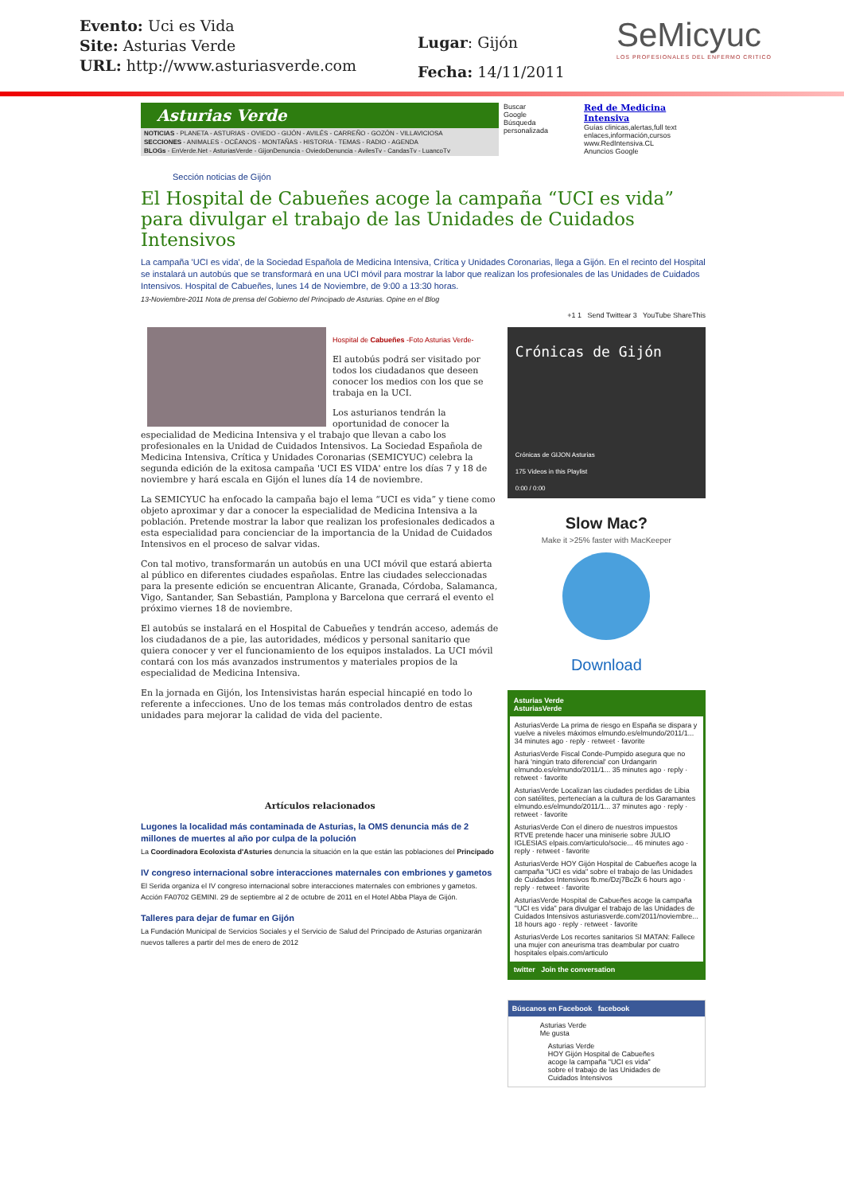Evento: Uci es Vida
Site: Asturias Verde
URL: http://www.asturiasverde.com
Lugar: Gijón
Fecha: 14/11/2011
SeMicyuc
LOS PROFESIONALES DEL ENFERMO CRITICO
Asturias Verde
NOTICIAS - PLANETA - ASTURIAS - OVIEDO - GIJÓN - AVILÉS - CARREÑO - GOZÓN - VILLAVICIOSA
SECCIONES - ANIMALES - OCÉANOS - MONTAÑAS - HISTORIA - TEMAS - RADIO - AGENDA
BLOGs - EnVerde.Net - AsturiasVerde - GijonDenuncia - OviedoDenuncia - AvilesTv - CandasTv - LuancoTv
Buscar
Google
Búsqueda personalizada
Red de Medicina Intensiva
Guías clinicas,alertas,full text enlaces,información,cursos
www.RedIntensiva.CL
Anuncios Google
Sección noticias de Gijón
El Hospital de Cabueñes acoge la campaña “UCI es vida” para divulgar el trabajo de las Unidades de Cuidados Intensivos
La campaña 'UCI es vida', de la Sociedad Española de Medicina Intensiva, Crítica y Unidades Coronarias, llega a Gijón. En el recinto del Hospital se instalará un autobús que se transformará en una UCI móvil para mostrar la labor que realizan los profesionales de las Unidades de Cuidados Intensivos. Hospital de Cabueñes, lunes 14 de Noviembre, de 9:00 a 13:30 horas.
13-Noviembre-2011 Nota de prensa del Gobierno del Principado de Asturias. Opine en el Blog
+1 1 Send Twittear 3 YouTube ShareThis
Hospital de Cabueñes -Foto Asturias Verde-
El autobús podrá ser visitado por todos los ciudadanos que deseen conocer los medios con los que se trabaja en la UCI.
Los asturianos tendrán la oportunidad de conocer la especialidad de Medicina Intensiva y el trabajo que llevan a cabo los profesionales en la Unidad de Cuidados Intensivos. La Sociedad Española de Medicina Intensiva, Crítica y Unidades Coronarias (SEMICYUC) celebra la segunda edición de la exitosa campaña 'UCI ES VIDA' entre los días 7 y 18 de noviembre y hará escala en Gijón el lunes día 14 de noviembre.
La SEMICYUC ha enfocado la campaña bajo el lema “UCI es vida” y tiene como objeto aproximar y dar a conocer la especialidad de Medicina Intensiva a la población. Pretende mostrar la labor que realizan los profesionales dedicados a esta especialidad para concienciar de la importancia de la Unidad de Cuidados Intensivos en el proceso de salvar vidas.
Con tal motivo, transformarán un autobús en una UCI móvil que estará abierta al público en diferentes ciudades españolas. Entre las ciudades seleccionadas para la presente edición se encuentran Alicante, Granada, Córdoba, Salamanca, Vigo, Santander, San Sebastián, Pamplona y Barcelona que cerrará el evento el próximo viernes 18 de noviembre.
El autobús se instalará en el Hospital de Cabueñes y tendrán acceso, además de los ciudadanos de a pie, las autoridades, médicos y personal sanitario que quiera conocer y ver el funcionamiento de los equipos instalados. La UCI móvil contará con los más avanzados instrumentos y materiales propios de la especialidad de Medicina Intensiva.
En la jornada en Gijón, los Intensivistas harán especial hincapié en todo lo referente a infecciones. Uno de los temas más controlados dentro de estas unidades para mejorar la calidad de vida del paciente.
Artículos relacionados
Lugones la localidad más contaminada de Asturias, la OMS denuncia más de 2 millones de muertes al año por culpa de la polución
La Coordinadora Ecoloxista d'Asturies denuncia la situación en la que están las poblaciones del Principado
IV congreso internacional sobre interacciones maternales con embriones y gametos
El Serida organiza el IV congreso internacional sobre interacciones maternales con embriones y gametos. Acción FA0702 GEMINI. 29 de septiembre al 2 de octubre de 2011 en el Hotel Abba Playa de Gijón.
Talleres para dejar de fumar en Gijón
La Fundación Municipal de Servicios Sociales y el Servicio de Salud del Principado de Asturias organizarán nuevos talleres a partir del mes de enero de 2012
Crónicas de Gijón
Crónicas de GIJON Asturias
175 Videos in this Playlist
0:00 / 0:00
Slow Mac?
Make it >25% faster with MacKeeper
Download
Asturias Verde
AsturiasVerde
AsturiasVerde La prima de riesgo en España se dispara y vuelve a niveles máximos elmundo.es/elmundo/2011/1... 34 minutes ago · reply · retweet · favorite
AsturiasVerde Fiscal Conde-Pumpido asegura que no hará 'ningún trato diferencial' con Urdangarin elmundo.es/elmundo/2011/1... 35 minutes ago · reply · retweet · favorite
AsturiasVerde Localizan las ciudades perdidas de Libia con satélites, pertenecían a la cultura de los Garamantes elmundo.es/elmundo/2011/1... 37 minutes ago · reply · retweet · favorite
AsturiasVerde Con el dinero de nuestros impuestos RTVE pretende hacer una miniserie sobre JULIO IGLESIAS elpais.com/articulo/socie... 46 minutes ago · reply · retweet · favorite
AsturiasVerde HOY Gijón Hospital de Cabueñes acoge la campaña "UCI es vida" sobre el trabajo de las Unidades de Cuidados Intensivos fb.me/Dzj7BcZk 6 hours ago · reply · retweet · favorite
AsturiasVerde Hospital de Cabueñes acoge la campaña "UCI es vida" para divulgar el trabajo de las Unidades de Cuidados Intensivos asturiasverde.com/2011/noviembre... 18 hours ago · reply · retweet · favorite
AsturiasVerde Los recortes sanitarios SI MATAN: Fallece una mujer con aneurisma tras deambular por cuatro hospitales elpais.com/articulo
twitter Join the conversation
Búscanos en Facebook facebook
Asturias Verde
Me gusta
Asturias Verde
HOY Gijón Hospital de Cabueñes acoge la campaña "UCI es vida" sobre el trabajo de las Unidades de Cuidados Intensivos